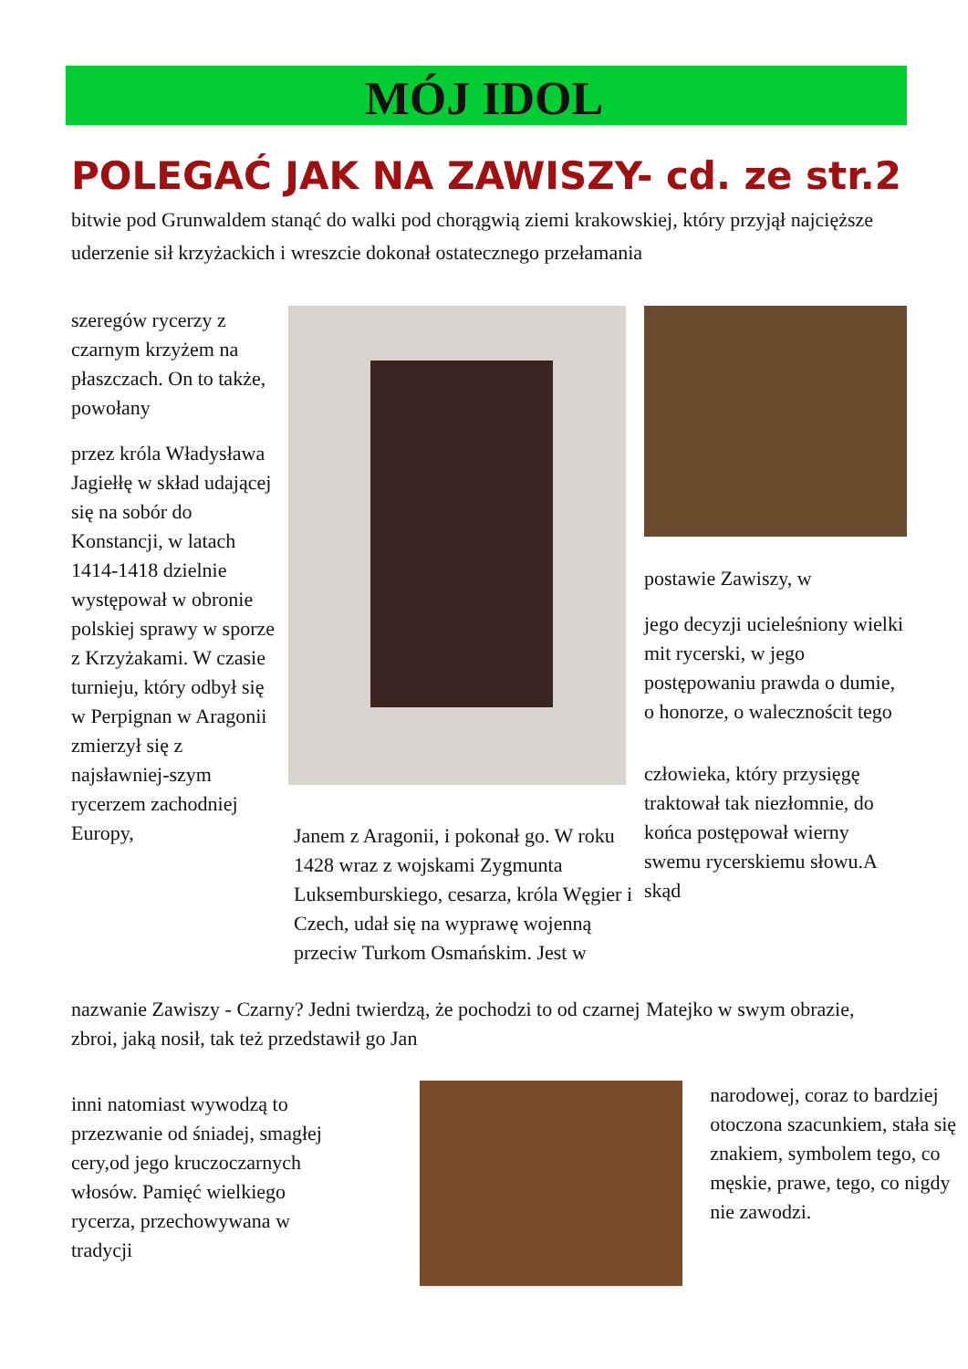MÓJ IDOL
POLEGAĆ JAK NA ZAWISZY- cd. ze str.2
bitwie pod Grunwaldem stanąć do walki pod chorągwią ziemi krakowskiej, który przyjął najcięższe uderzenie sił krzyżackich i wreszcie dokonał ostatecznego przełamania
szeregów rycerzy z czarnym krzyżem na płaszczach. On to także, powołany
przez króla Władysława Jagiełłę w skład udającej się na sobór do Konstancji, w latach 1414-1418 dzielnie występował w obronie polskiej sprawy w sporze z Krzyżakami. W czasie turnieju, który odbył się w Perpignan w Aragonii zmierzył się z najsławniej-szym rycerzem zachodniej Europy,
Janem z Aragonii, i pokonał go. W roku 1428 wraz z wojskami Zygmunta Luksemburskiego, cesarza, króla Węgier i Czech, udał się na wyprawę wojenną przeciw Turkom Osmańskim. Jest w
postawie Zawiszy, w
jego decyzji ucieleśniony wielki mit rycerski, w jego postępowaniu prawda o dumie, o honorze, o walecznościt tego
człowieka, który przysięgę traktował tak niezłomnie, do końca postępował wierny swemu rycerskiemu słowu.A skąd
nazwanie Zawiszy - Czarny? Jedni twierdzą, że pochodzi to od czarnej zbroi, jaką nosił, tak też przedstawił go Jan
Matejko w swym obrazie,
inni natomiast wywodzą to przezwanie od śniadej, smagłej cery,od jego kruczoczarnych włosów. Pamięć wielkiego rycerza, przechowywana w tradycji
narodowej, coraz to bardziej otoczona szacunkiem, stała się znakiem, symbolem tego, co męskie, prawe, tego, co nigdy nie zawodzi.